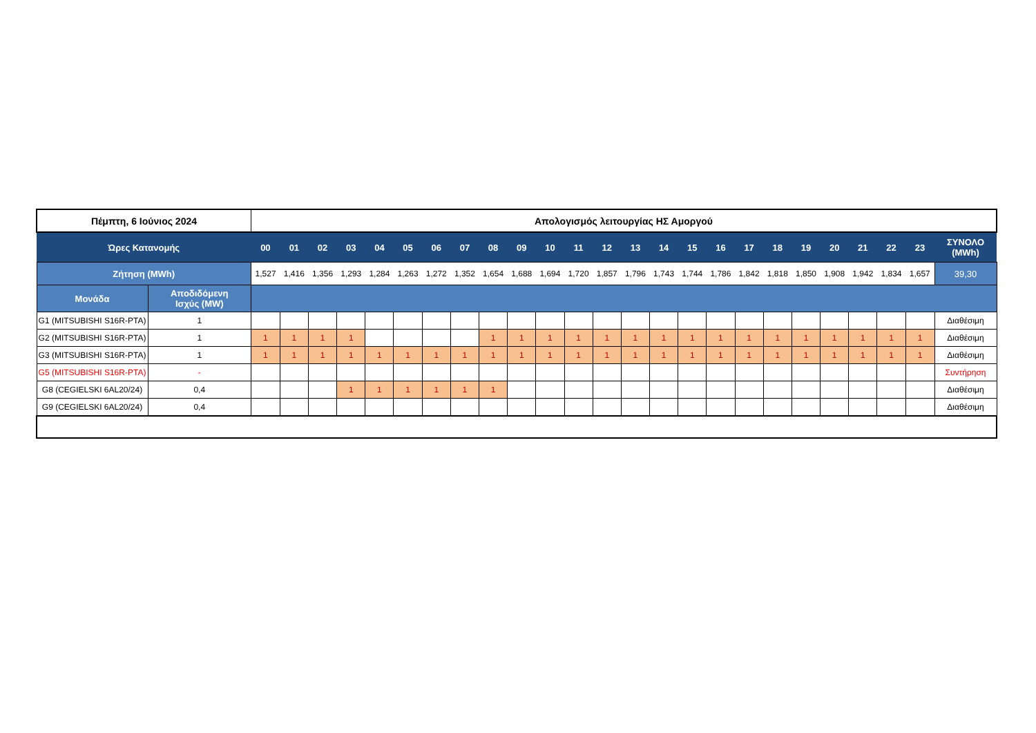| Πέμπτη, 6 Ιούνιος 2024 | | Απολογισμός λειτουργίας ΗΣ Αμοργού | | | | | | | | | | | | | | | | | | | | | | | | |
| Ώρες Κατανομής | | 00 | 01 | 02 | 03 | 04 | 05 | 06 | 07 | 08 | 09 | 10 | 11 | 12 | 13 | 14 | 15 | 16 | 17 | 18 | 19 | 20 | 21 | 22 | 23 | ΣΥΝΟΛΟ (MWh) |
| Ζήτηση (MWh) | | 1,527 | 1,416 | 1,356 | 1,293 | 1,284 | 1,263 | 1,272 | 1,352 | 1,654 | 1,688 | 1,694 | 1,720 | 1,857 | 1,796 | 1,743 | 1,744 | 1,786 | 1,842 | 1,818 | 1,850 | 1,908 | 1,942 | 1,834 | 1,657 | 39,30 |
| Μονάδα | Αποδιδόμενη Ισχύς (MW) | | | | | | | | | | | | | | | | | | | | | | | | | |
| G1 (MITSUBISHI S16R-PTA) | 1 | | | | | | | | | | | | | | | | | | | | | | | | | Διαθέσιμη |
| G2 (MITSUBISHI S16R-PTA) | 1 | 1 | 1 | 1 | 1 | | | | | 1 | 1 | 1 | 1 | 1 | 1 | 1 | 1 | 1 | 1 | 1 | 1 | 1 | 1 | 1 | 1 | Διαθέσιμη |
| G3 (MITSUBISHI S16R-PTA) | 1 | 1 | 1 | 1 | 1 | 1 | 1 | 1 | 1 | 1 | 1 | 1 | 1 | 1 | 1 | 1 | 1 | 1 | 1 | 1 | 1 | 1 | 1 | 1 | 1 | Διαθέσιμη |
| G5 (MITSUBISHI S16R-PTA) | - | | | | | | | | | | | | | | | | | | | | | | | | | Συντήρηση |
| G8 (CEGIELSKI 6AL20/24) | 0,4 | | | | 1 | 1 | 1 | 1 | 1 | 1 | | | | | | | | | | | | | | | | Διαθέσιμη |
| G9 (CEGIELSKI 6AL20/24) | 0,4 | | | | | | | | | | | | | | | | | | | | | | | | | Διαθέσιμη |